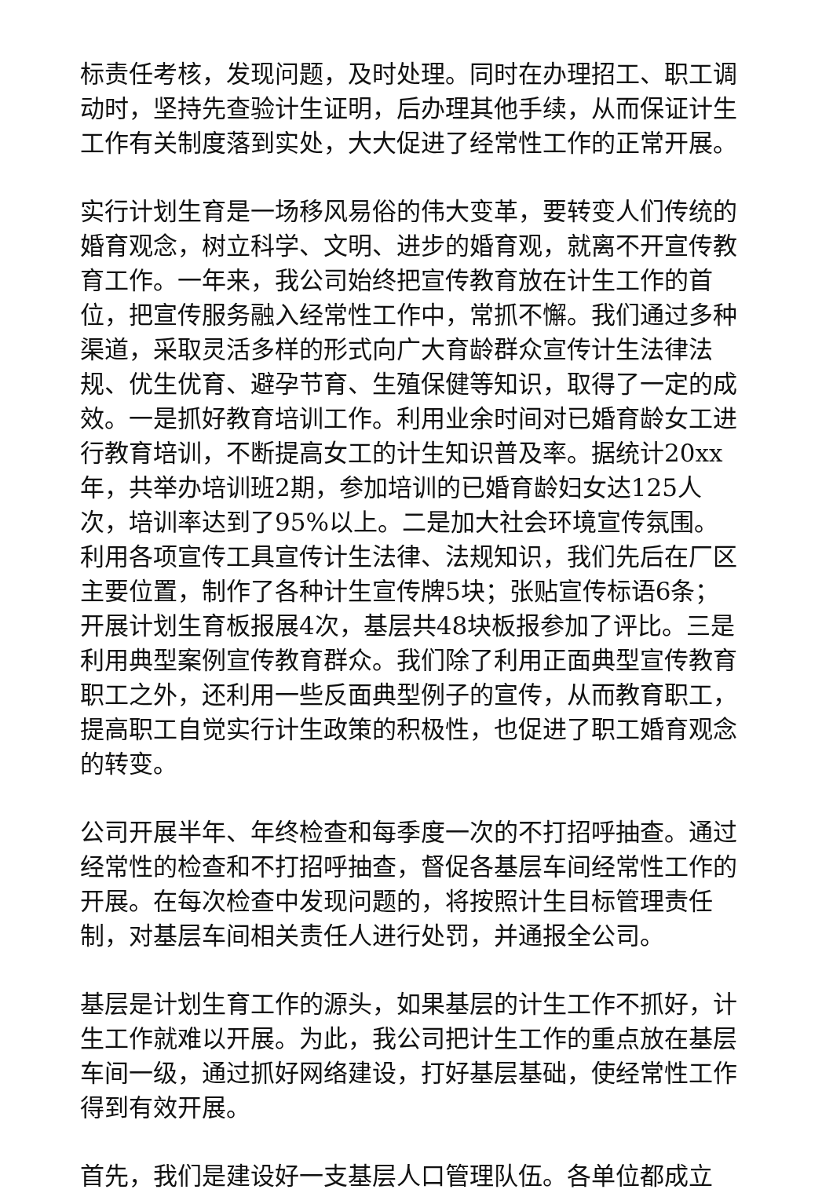标责任考核，发现问题，及时处理。同时在办理招工、职工调动时，坚持先查验计生证明，后办理其他手续，从而保证计生工作有关制度落到实处，大大促进了经常性工作的正常开展。
实行计划生育是一场移风易俗的伟大变革，要转变人们传统的婚育观念，树立科学、文明、进步的婚育观，就离不开宣传教育工作。一年来，我公司始终把宣传教育放在计生工作的首位，把宣传服务融入经常性工作中，常抓不懈。我们通过多种渠道，采取灵活多样的形式向广大育龄群众宣传计生法律法规、优生优育、避孕节育、生殖保健等知识，取得了一定的成效。一是抓好教育培训工作。利用业余时间对已婚育龄女工进行教育培训，不断提高女工的计生知识普及率。据统计20xx年，共举办培训班2期，参加培训的已婚育龄妇女达125人次，培训率达到了95%以上。二是加大社会环境宣传氛围。利用各项宣传工具宣传计生法律、法规知识，我们先后在厂区主要位置，制作了各种计生宣传牌5块；张贴宣传标语6条；开展计划生育板报展4次，基层共48块板报参加了评比。三是利用典型案例宣传教育群众。我们除了利用正面典型宣传教育职工之外，还利用一些反面典型例子的宣传，从而教育职工，提高职工自觉实行计生政策的积极性，也促进了职工婚育观念的转变。
公司开展半年、年终检查和每季度一次的不打招呼抽查。通过经常性的检查和不打招呼抽查，督促各基层车间经常性工作的开展。在每次检查中发现问题的，将按照计生目标管理责任制，对基层车间相关责任人进行处罚，并通报全公司。
基层是计划生育工作的源头，如果基层的计生工作不抓好，计生工作就难以开展。为此，我公司把计生工作的重点放在基层车间一级，通过抓好网络建设，打好基层基础，使经常性工作得到有效开展。
首先，我们是建设好一支基层人口管理队伍。各单位都成立